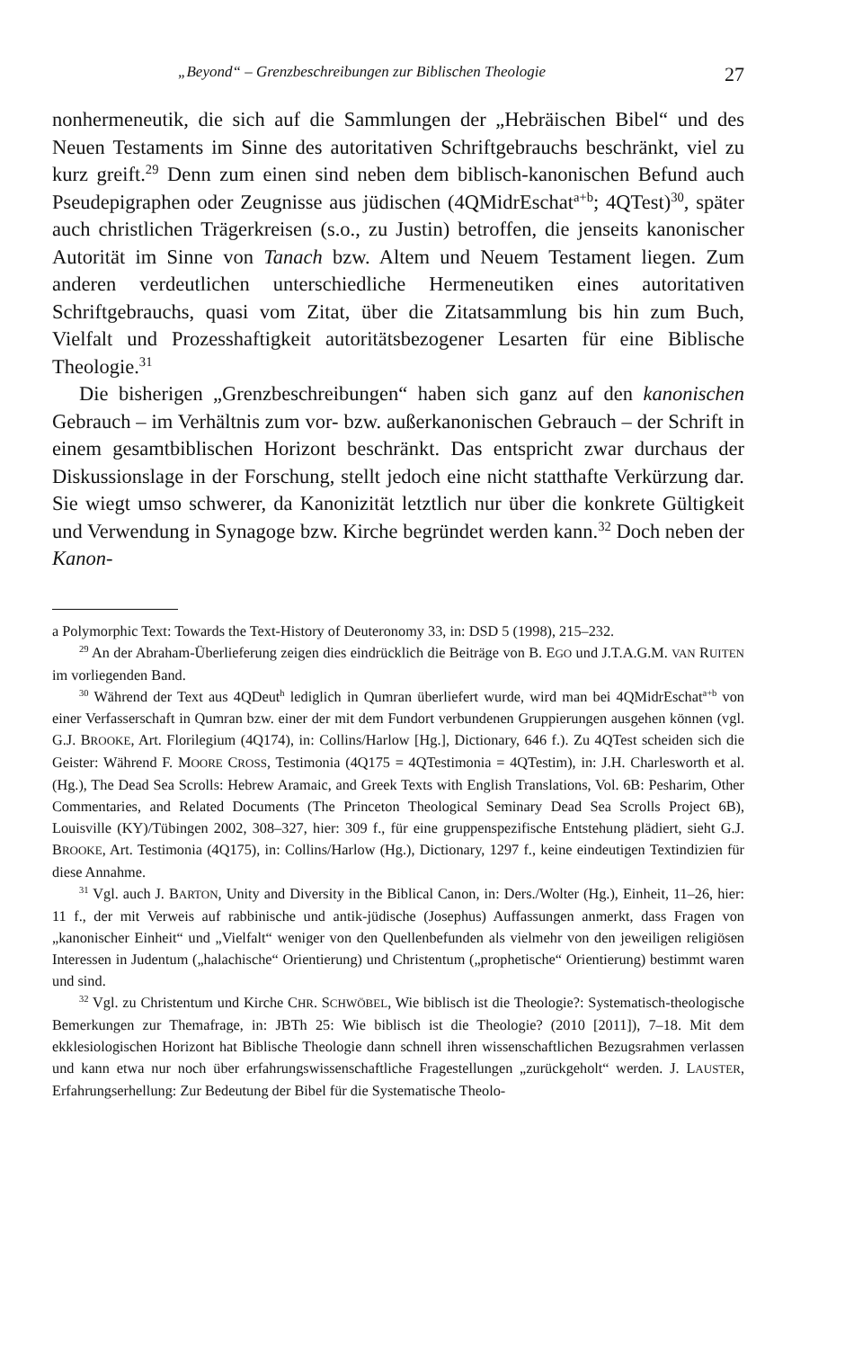„Beyond“ – Grenzbeschreibungen zur Biblischen Theologie 27
nonhermeneutik, die sich auf die Sammlungen der „Hebräischen Bibel“ und des Neuen Testaments im Sinne des autoritativen Schriftgebrauchs beschränkt, viel zu kurz greift.<sup>29</sup> Denn zum einen sind neben dem biblisch-kanonischen Befund auch Pseudepigraphen oder Zeugnisse aus jüdischen (4QMidrEschat<sup>a+b</sup>; 4QTest)<sup>30</sup>, später auch christlichen Trägerkreisen (s.o., zu Justin) betroffen, die jenseits kanonischer Autorität im Sinne von Tanach bzw. Altem und Neuem Testament liegen. Zum anderen verdeutlichen unterschiedliche Hermeneutiken eines autoritativen Schriftgebrauchs, quasi vom Zitat, über die Zitatsammlung bis hin zum Buch, Vielfalt und Prozesshaftigkeit autoritätsbezogener Lesarten für eine Biblische Theologie.<sup>31</sup>
Die bisherigen „Grenzbeschreibungen“ haben sich ganz auf den kanonischen Gebrauch – im Verhältnis zum vor- bzw. außerkanonischen Gebrauch – der Schrift in einem gesamtbiblischen Horizont beschränkt. Das entspricht zwar durchaus der Diskussionslage in der Forschung, stellt jedoch eine nicht statthafte Verkürzung dar. Sie wiegt umso schwerer, da Kanonizität letztlich nur über die konkrete Gültigkeit und Verwendung in Synagoge bzw. Kirche begründet werden kann.<sup>32</sup> Doch neben der Kanon-
a Polymorphic Text: Towards the Text-History of Deuteronomy 33, in: DSD 5 (1998), 215–232.
<sup>29</sup> An der Abraham-Überlieferung zeigen dies eindrücklich die Beiträge von B. EGO und J.T.A.G.M. VAN RUITEN im vorliegenden Band.
<sup>30</sup> Während der Text aus 4QDeut<sup>h</sup> lediglich in Qumran überliefert wurde, wird man bei 4QMidrEschat<sup>a+b</sup> von einer Verfasserschaft in Qumran bzw. einer der mit dem Fundort verbundenen Gruppierungen ausgehen können (vgl. G.J. BROOKE, Art. Florilegium (4Q174), in: Collins/Harlow [Hg.], Dictionary, 646 f.). Zu 4QTest scheiden sich die Geister: Während F. MOORE CROSS, Testimonia (4Q175 = 4QTestimonia = 4QTestim), in: J.H. Charlesworth et al. (Hg.), The Dead Sea Scrolls: Hebrew Aramaic, and Greek Texts with English Translations, Vol. 6B: Pesharim, Other Commentaries, and Related Documents (The Princeton Theological Seminary Dead Sea Scrolls Project 6B), Louisville (KY)/Tübingen 2002, 308–327, hier: 309 f., für eine gruppenspezifische Entstehung plädiert, sieht G.J. BROOKE, Art. Testimonia (4Q175), in: Collins/Harlow (Hg.), Dictionary, 1297 f., keine eindeutigen Textindizien für diese Annahme.
<sup>31</sup> Vgl. auch J. BARTON, Unity and Diversity in the Biblical Canon, in: Ders./Wolter (Hg.), Einheit, 11–26, hier: 11 f., der mit Verweis auf rabbinische und antik-jüdische (Josephus) Auffassungen anmerkt, dass Fragen von „kanonischer Einheit“ und „Vielfalt“ weniger von den Quellenbefunden als vielmehr von den jeweiligen religiösen Interessen in Judentum („halachische“ Orientierung) und Christentum („prophetische“ Orientierung) bestimmt waren und sind.
<sup>32</sup> Vgl. zu Christentum und Kirche CHR. SCHWÖBEL, Wie biblisch ist die Theologie?: Systematisch-theologische Bemerkungen zur Themafrage, in: JBTh 25: Wie biblisch ist die Theologie? (2010 [2011]), 7–18. Mit dem ekklesiologischen Horizont hat Biblische Theologie dann schnell ihren wissenschaftlichen Bezugsrahmen verlassen und kann etwa nur noch über erfahrungswissenschaftliche Fragestellungen „zurückgeholt“ werden. J. LAUSTER, Erfahrungserhellung: Zur Bedeutung der Bibel für die Systematische Theolo-